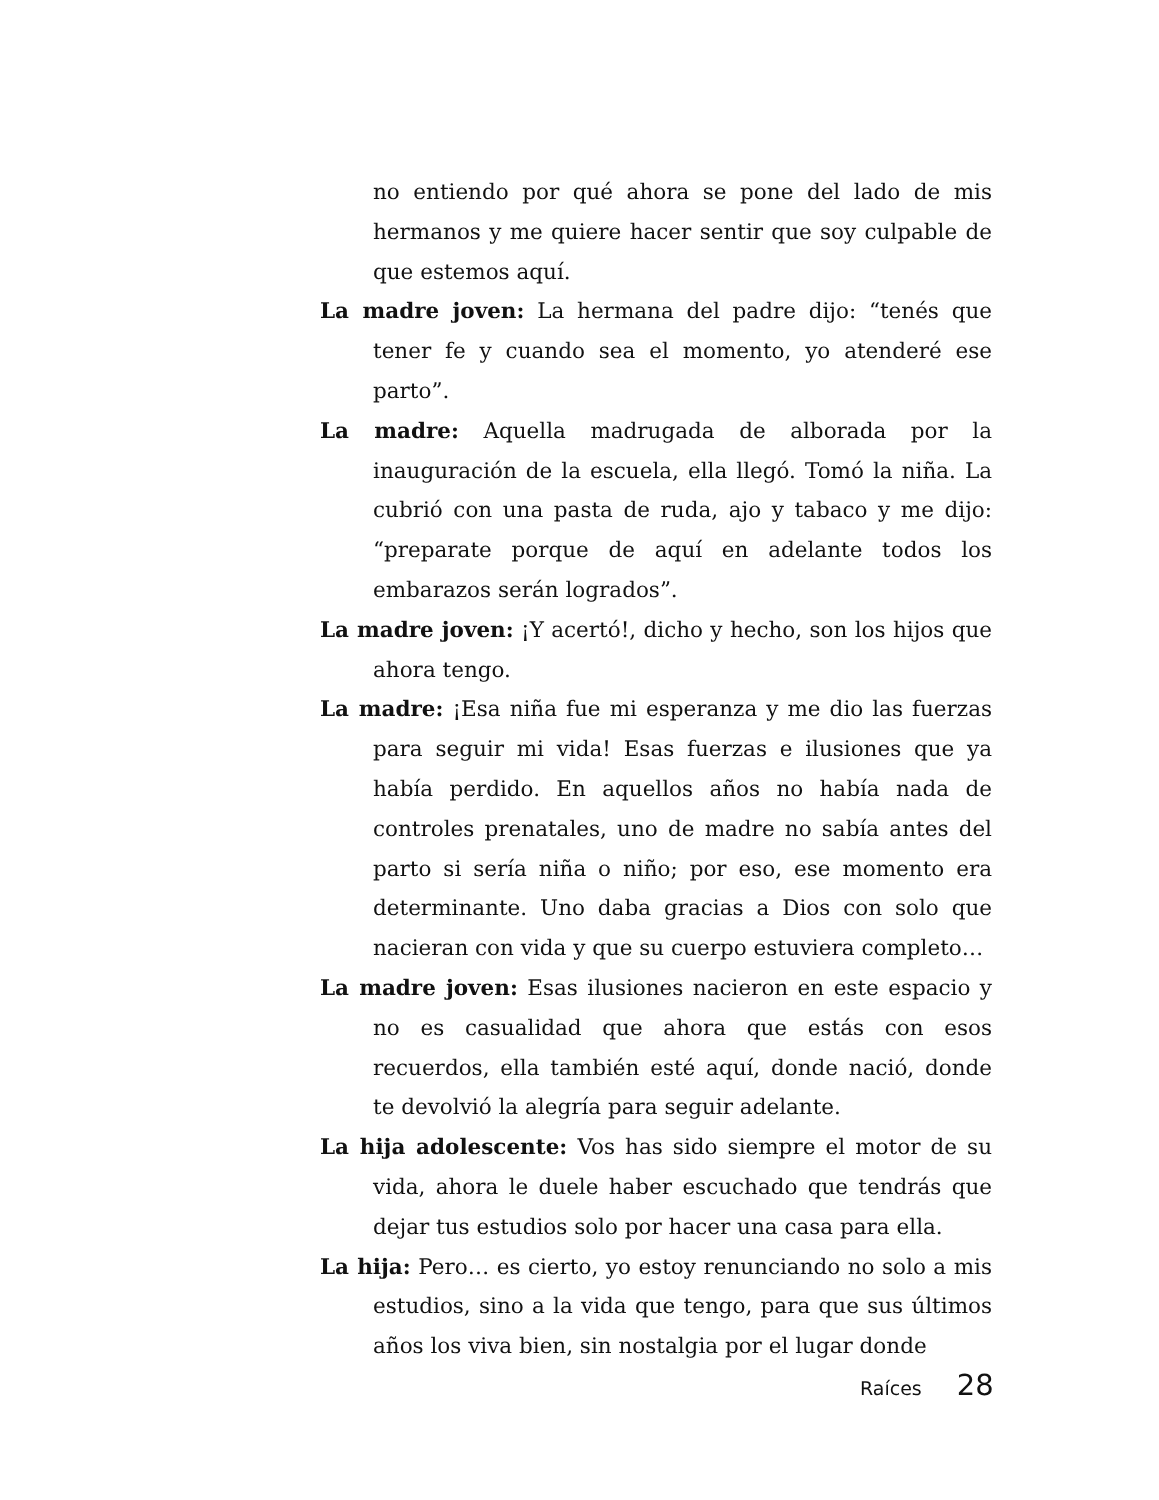no entiendo por qué ahora se pone del lado de mis hermanos y me quiere hacer sentir que soy culpable de que estemos aquí.
La madre joven: La hermana del padre dijo: “tenés que tener fe y cuando sea el momento, yo atenderé ese parto”.
La madre: Aquella madrugada de alborada por la inauguración de la escuela, ella llegó. Tomó la niña. La cubrió con una pasta de ruda, ajo y tabaco y me dijo: “preparate porque de aquí en adelante todos los embarazos serán logrados”.
La madre joven: ¡Y acertó!, dicho y hecho, son los hijos que ahora tengo.
La madre: ¡Esa niña fue mi esperanza y me dio las fuerzas para seguir mi vida! Esas fuerzas e ilusiones que ya había perdido. En aquellos años no había nada de controles prenatales, uno de madre no sabía antes del parto si sería niña o niño; por eso, ese momento era determinante. Uno daba gracias a Dios con solo que nacieran con vida y que su cuerpo estuviera completo…
La madre joven: Esas ilusiones nacieron en este espacio y no es casualidad que ahora que estás con esos recuerdos, ella también esté aquí, donde nació, donde te devolvió la alegría para seguir adelante.
La hija adolescente: Vos has sido siempre el motor de su vida, ahora le duele haber escuchado que tendrás que dejar tus estudios solo por hacer una casa para ella.
La hija: Pero… es cierto, yo estoy renunciando no solo a mis estudios, sino a la vida que tengo, para que sus últimos años los viva bien, sin nostalgia por el lugar donde
Raíces 28